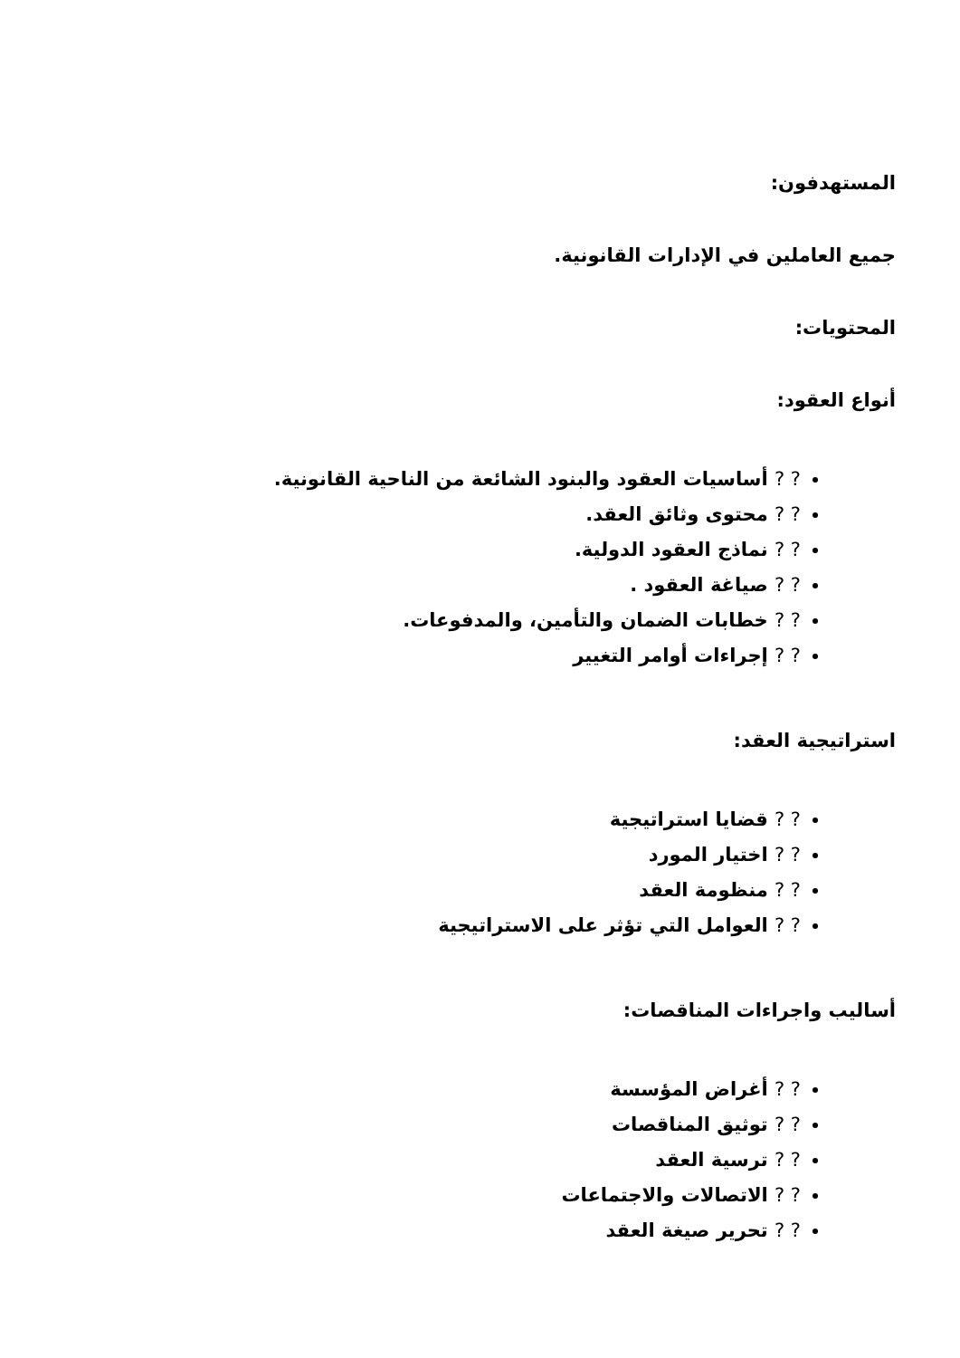المستهدفون:
جميع العاملين في الإدارات القانونية.
المحتويات:
أنواع العقود:
? ? أساسيات العقود والبنود الشائعة من الناحية القانونية.
? ? محتوى وثائق العقد.
? ? نماذج العقود الدولية.
? ? صياغة العقود .
? ? خطابات الضمان والتأمين، والمدفوعات.
? ? إجراءات أوامر التغيير
استراتيجية العقد:
? ? قضايا استراتيجية
? ? اختيار المورد
? ? منظومة العقد
? ? العوامل التي تؤثر على الاستراتيجية
أساليب واجراءات المناقصات:
? ? أغراض المؤسسة
? ? توثيق المناقصات
? ? ترسية العقد
? ? الاتصالات والاجتماعات
? ? تحرير صيغة العقد